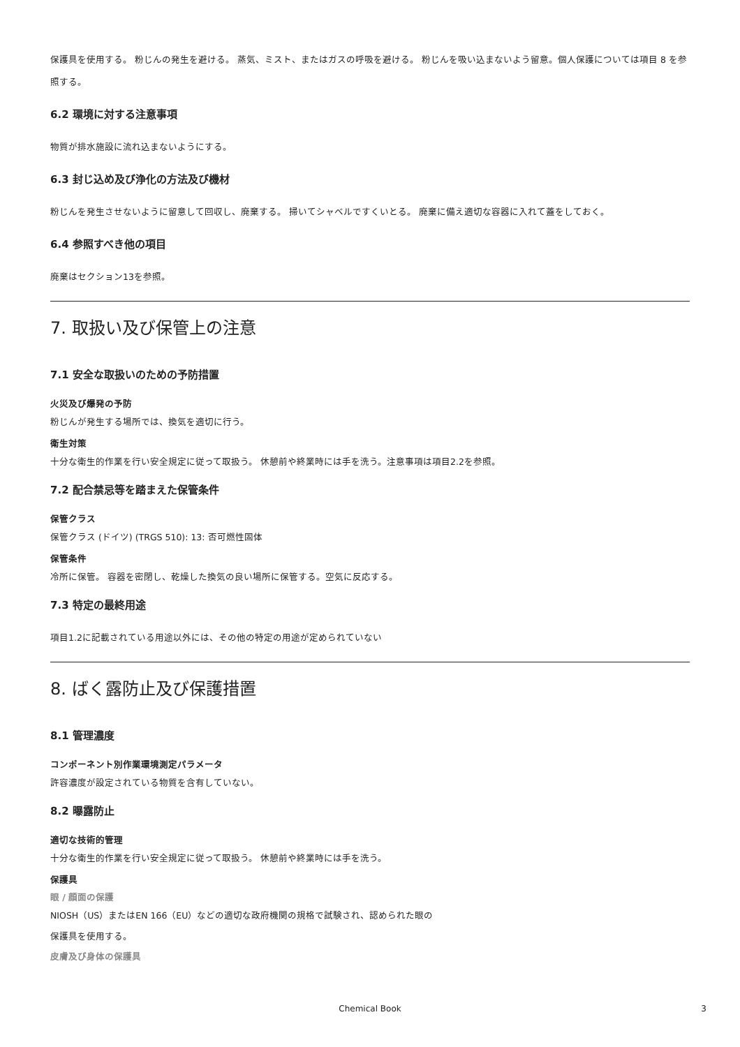保護具を使用する。 粉じんの発生を避ける。 蒸気、ミスト、またはガスの呼吸を避ける。 粉じんを吸い込まないよう留意。個人保護については項目 8 を参照する。
6.2 環境に対する注意事項
物質が排水施設に流れ込まないようにする。
6.3 封じ込め及び浄化の方法及び機材
粉じんを発生させないように留意して回収し、廃棄する。 掃いてシャベルですくいとる。 廃棄に備え適切な容器に入れて蓋をしておく。
6.4 参照すべき他の項目
廃棄はセクション13を参照。
7. 取扱い及び保管上の注意
7.1 安全な取扱いのための予防措置
火災及び爆発の予防
粉じんが発生する場所では、換気を適切に行う。
衛生対策
十分な衛生的作業を行い安全規定に従って取扱う。 休憩前や終業時には手を洗う。注意事項は項目2.2を参照。
7.2 配合禁忌等を踏まえた保管条件
保管クラス
保管クラス (ドイツ) (TRGS 510): 13: 否可燃性固体
保管条件
冷所に保管。 容器を密閉し、乾燥した換気の良い場所に保管する。空気に反応する。
7.3 特定の最終用途
項目1.2に記載されている用途以外には、その他の特定の用途が定められていない
8. ばく露防止及び保護措置
8.1 管理濃度
コンポーネント別作業環境測定パラメータ
許容濃度が設定されている物質を含有していない。
8.2 曝露防止
適切な技術的管理
十分な衛生的作業を行い安全規定に従って取扱う。 休憩前や終業時には手を洗う。
保護具
眼 / 顔面の保護
NIOSH（US）またはEN 166（EU）などの適切な政府機関の規格で試験され、認められた眼の
保護具を使用する。
皮膚及び身体の保護具
Chemical Book 3